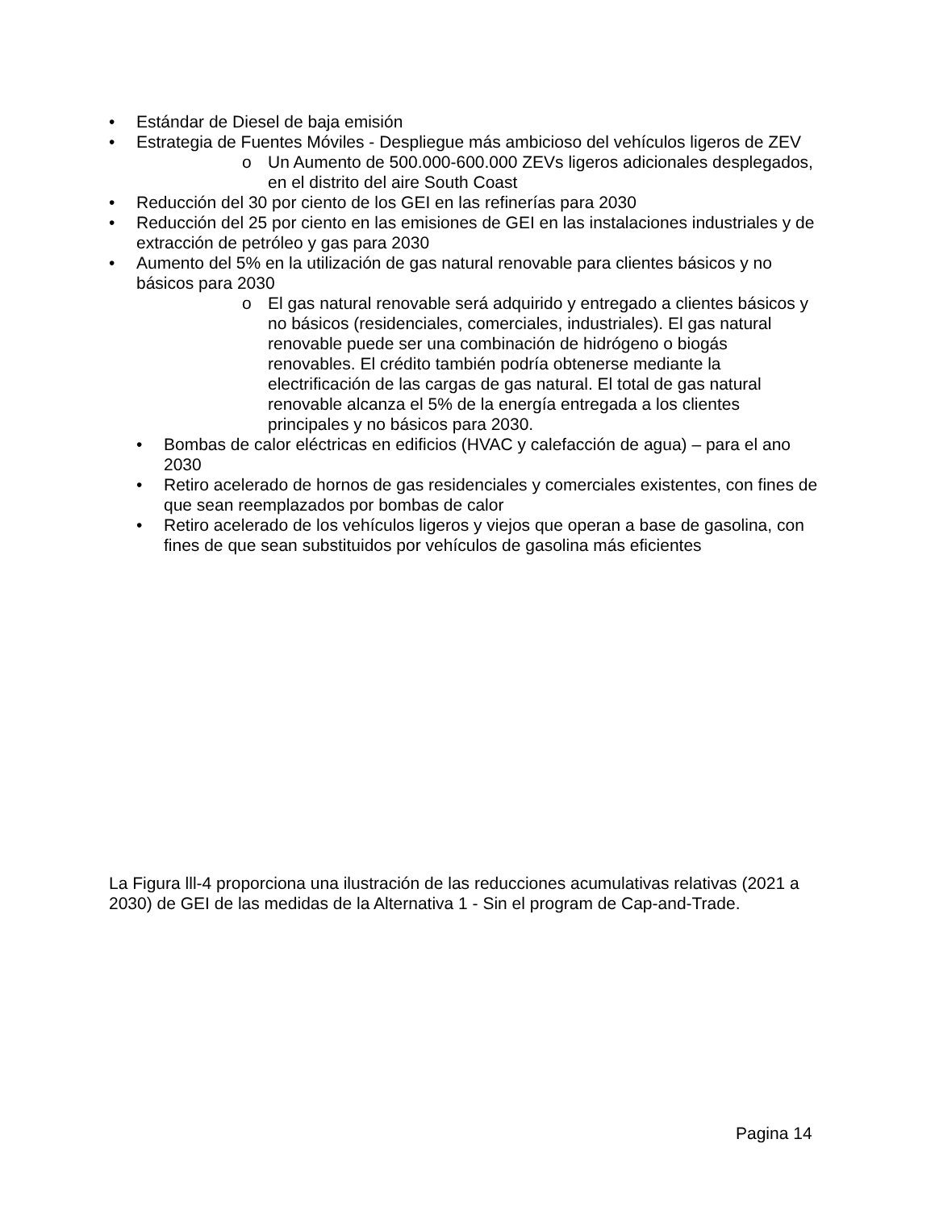• Estándar de Diesel de baja emisión
• Estrategia de Fuentes Móviles - Despliegue más ambicioso del vehículos ligeros de ZEV
o Un Aumento de 500.000-600.000 ZEVs ligeros adicionales desplegados, en el distrito del aire South Coast
• Reducción del 30 por ciento de los GEI en las refinerías para 2030
• Reducción del 25 por ciento en las emisiones de GEI en las instalaciones industriales y de extracción de petróleo y gas para 2030
• Aumento del 5% en la utilización de gas natural renovable para clientes básicos y no básicos para 2030
o El gas natural renovable será adquirido y entregado a clientes básicos y no básicos (residenciales, comerciales, industriales). El gas natural renovable puede ser una combinación de hidrógeno o biogás renovables. El crédito también podría obtenerse mediante la electrificación de las cargas de gas natural. El total de gas natural renovable alcanza el 5% de la energía entregada a los clientes principales y no básicos para 2030.
• Bombas de calor eléctricas en edificios (HVAC y calefacción de agua) – para el ano 2030
• Retiro acelerado de hornos de gas residenciales y comerciales existentes, con fines de que sean reemplazados por bombas de calor
• Retiro acelerado de los vehículos ligeros y viejos que operan a base de gasolina, con fines de que sean substituidos por vehículos de gasolina más eficientes
La Figura lll-4 proporciona una ilustración de las reducciones acumulativas relativas (2021 a 2030) de GEI de las medidas de la Alternativa 1 - Sin el program de Cap-and-Trade.
Pagina 14